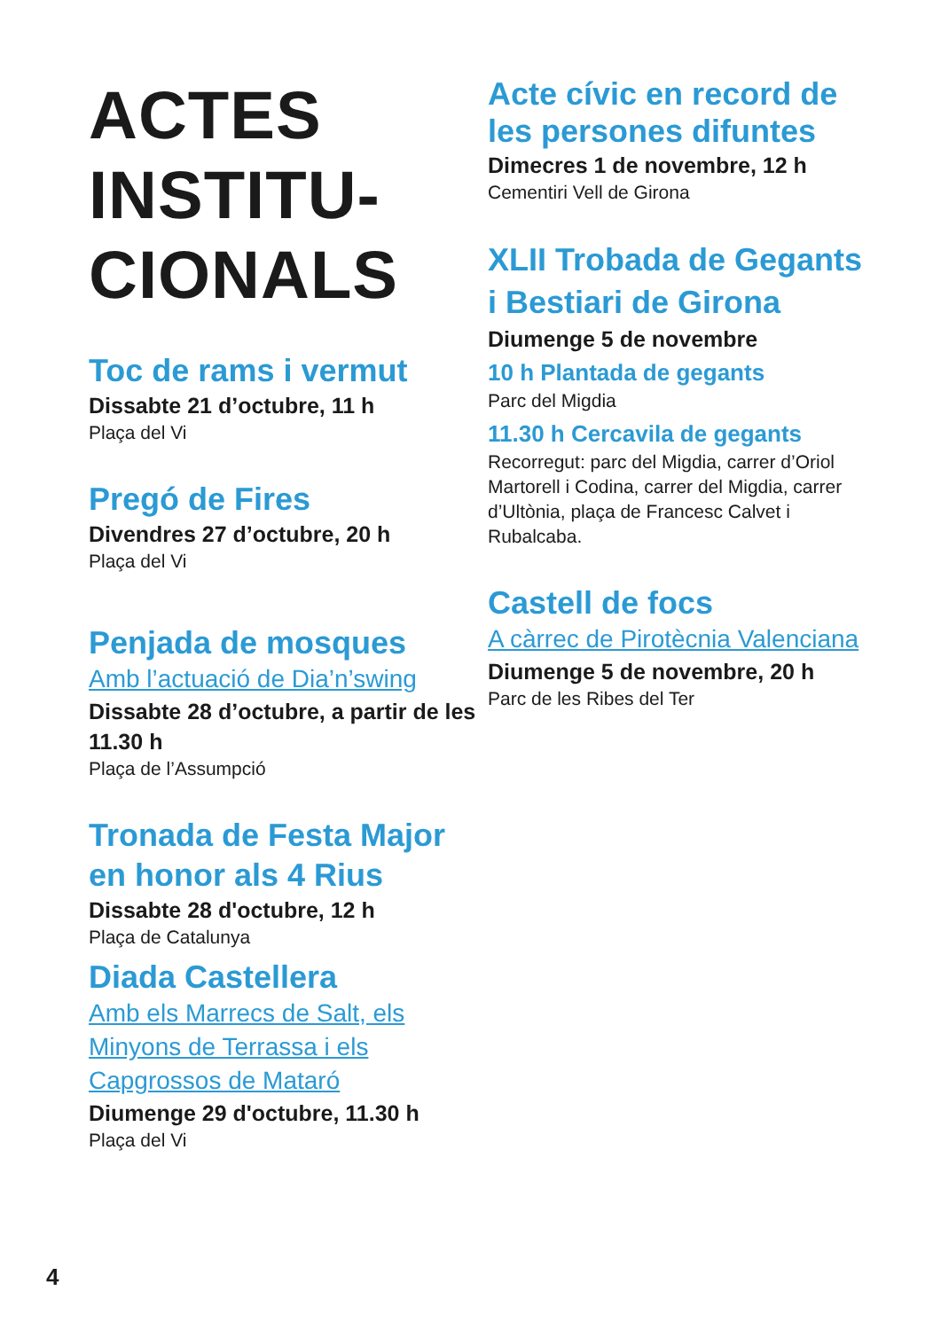ACTES
INSTITU-
CIONALS
Toc de rams i vermut
Dissabte 21 d’octubre, 11 h
Plaça del Vi
Pregó de Fires
Divendres 27 d’octubre, 20 h
Plaça del Vi
Penjada de mosques
Amb l’actuació de Dia’n’swing
Dissabte 28 d’octubre, a partir de les 11.30 h
Plaça de l’Assumpció
Tronada de Festa Major en honor als 4 Rius
Dissabte 28 d'octubre, 12 h
Plaça de Catalunya
Diada Castellera
Amb els Marrecs de Salt, els Minyons de Terrassa i els Capgrossos de Mataró
Diumenge 29 d'octubre, 11.30 h
Plaça del Vi
Acte cívic en record de les persones difuntes
Dimecres 1 de novembre, 12 h
Cementiri Vell de Girona
XLII Trobada de Gegants i Bestiari de Girona
Diumenge 5 de novembre
10 h Plantada de gegants
Parc del Migdia
11.30 h Cercavila de gegants
Recorregut: parc del Migdia, carrer d’Oriol Martorell i Codina, carrer del Migdia, carrer d’Ultònia, plaça de Francesc Calvet i Rubalcaba.
Castell de focs
A càrrec de Pirotècnia Valenciana
Diumenge 5 de novembre, 20 h
Parc de les Ribes del Ter
4